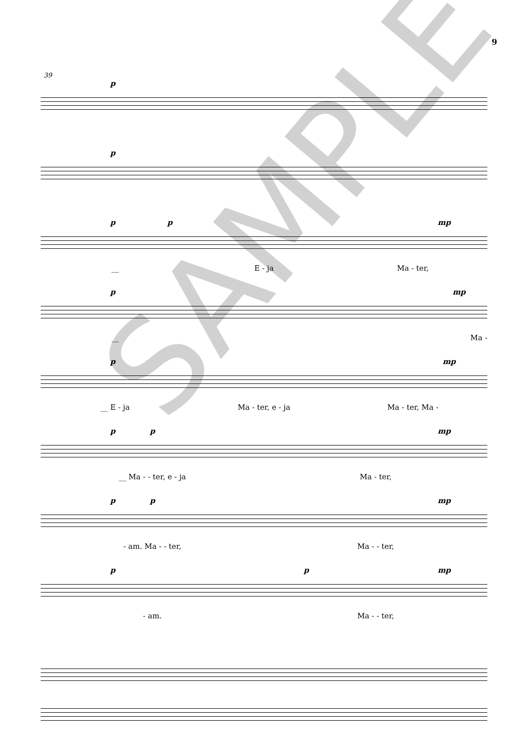9
39
p
p
p p mp
__ E - ja Ma - ter,
p mp
__ Ma -
p mp
__ E - ja Ma - ter, e - ja Ma - ter, Ma -
p p mp
__ Ma - - ter, e - ja Ma - ter,
p p mp
- am. Ma - - ter, Ma - - ter,
p p mp
- am. Ma - - ter,
SAMPLE